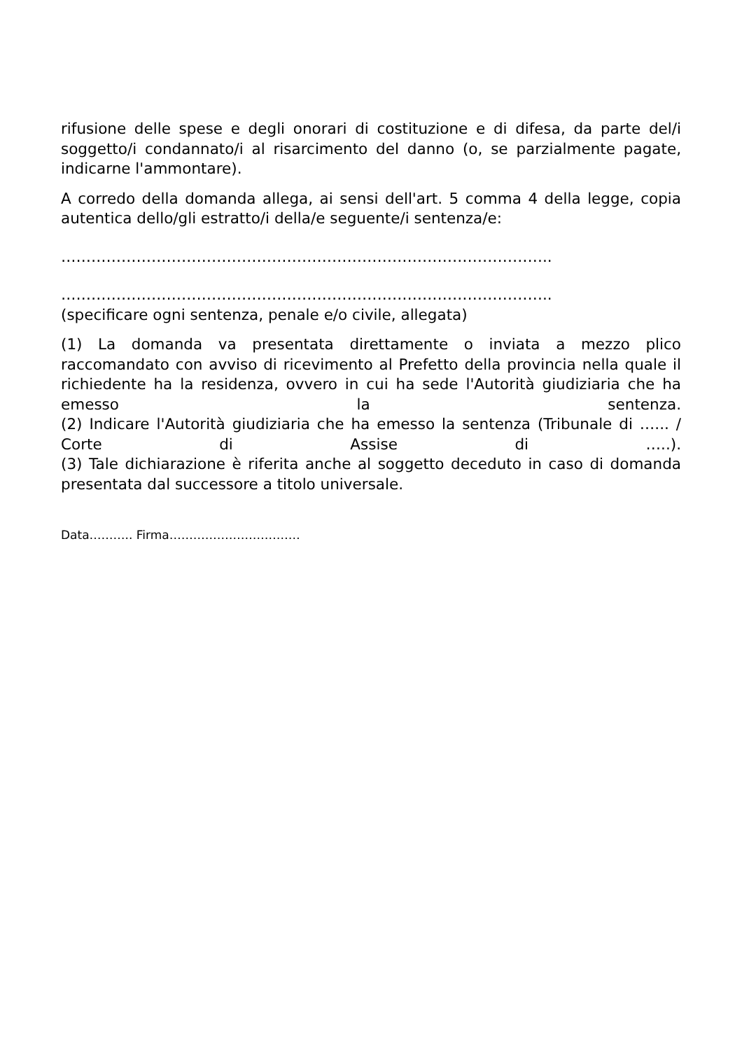rifusione delle spese e degli onorari di costituzione e di difesa, da parte del/i soggetto/i condannato/i al risarcimento del danno (o, se parzialmente pagate, indicarne l'ammontare).
A corredo della domanda allega, ai sensi dell'art. 5 comma 4 della legge, copia autentica dello/gli estratto/i della/e seguente/i sentenza/e:
……………………………………………………………………………………..
……………………………………………………………………………………..
(specificare ogni sentenza, penale e/o civile, allegata)
(1) La domanda va presentata direttamente o inviata a mezzo plico raccomandato con avviso di ricevimento al Prefetto della provincia nella quale il richiedente ha la residenza, ovvero in cui ha sede l'Autorità giudiziaria che ha emesso la sentenza.
(2) Indicare l'Autorità giudiziaria che ha emesso la sentenza (Tribunale di …... / Corte di Assise di …..).
(3) Tale dichiarazione è riferita anche al soggetto deceduto in caso di domanda presentata dal successore a titolo universale.
Data……….. Firma……………………………